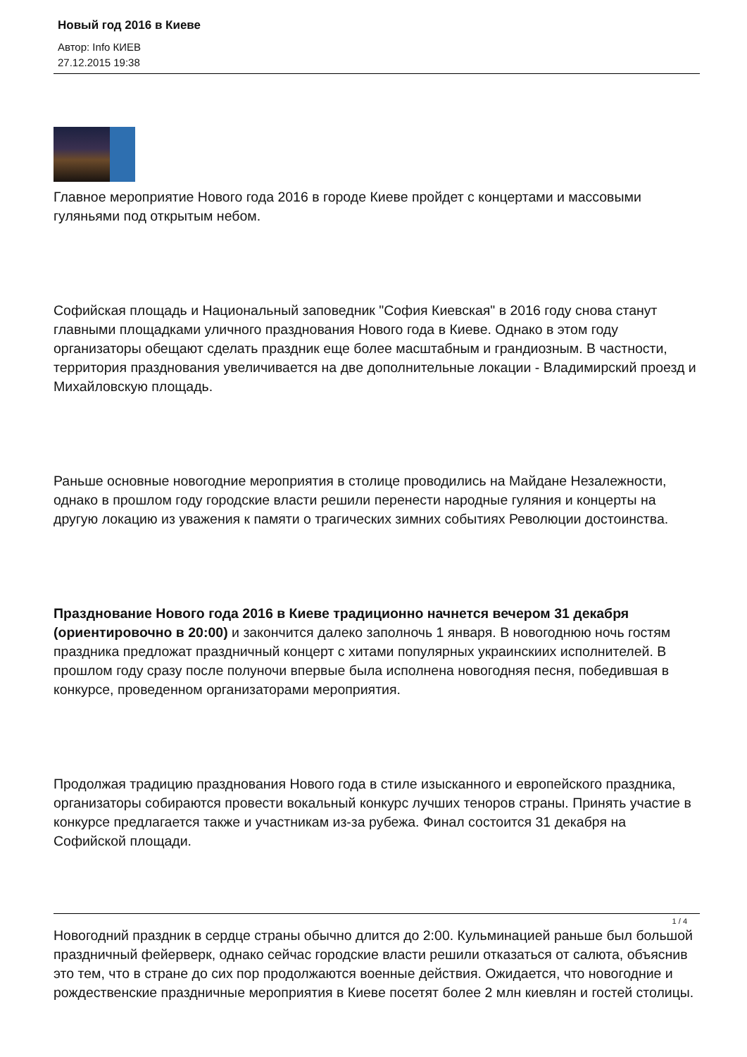Новый год 2016 в Киеве
Автор: Info КИЕВ
27.12.2015 19:38
Главное мероприятие Нового года 2016 в городе Киеве пройдет с концертами и массовыми гуляньями под открытым небом.
Софийская площадь и Национальный заповедник "София Киевская" в 2016 году снова станут главными площадками уличного празднования Нового года в Киеве. Однако в этом году организаторы обещают сделать праздник еще более масштабным и грандиозным. В частности, территория празднования увеличивается на две дополнительные локации - Владимирский проезд и Михайловскую площадь.
Раньше основные новогодние мероприятия в столице проводились на Майдане Незалежности, однако в прошлом году городские власти решили перенести народные гуляния и концерты на другую локацию из уважения к памяти о трагических зимних событиях Революции достоинства.
Празднование Нового года 2016 в Киеве традиционно начнется вечером 31 декабря (ориентировочно в 20:00) и закончится далеко заполночь 1 января. В новогоднюю ночь гостям праздника предложат праздничный концерт с хитами популярных украинскиих исполнителей. В прошлом году сразу после полуночи впервые была исполнена новогодняя песня, победившая в конкурсе, проведенном организаторами мероприятия.
Продолжая традицию празднования Нового года в стиле изысканного и европейского праздника, организаторы собираются провести вокальный конкурс лучших теноров страны. Принять участие в конкурсе предлагается также и участникам из-за рубежа. Финал состоится 31 декабря на Софийской площади.
Новогодний праздник в сердце страны обычно длится до 2:00. Кульминацией раньше был большой праздничный фейерверк, однако сейчас городские власти решили отказаться от салюта, объяснив это тем, что в стране до сих пор продолжаются военные действия. Ожидается, что новогодние и рождественские праздничные мероприятия в Киеве посетят более 2 млн киевлян и гостей столицы.
1 / 4